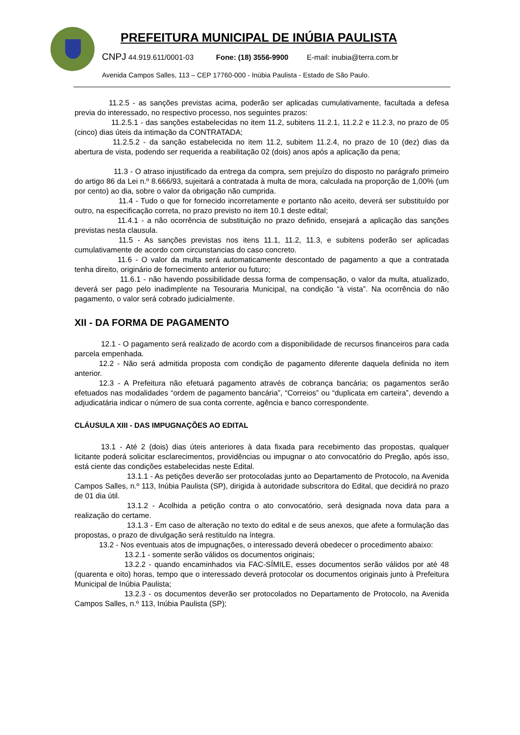PREFEITURA MUNICIPAL DE INÚBIA PAULISTA
CNPJ 44.919.611/0001-03 Fone: (18) 3556-9900 E-mail: inubia@terra.com.br
Avenida Campos Salles, 113 – CEP 17760-000 - Inúbia Paulista - Estado de São Paulo.
11.2.5 - as sanções previstas acima, poderão ser aplicadas cumulativamente, facultada a defesa previa do interessado, no respectivo processo, nos seguintes prazos:
11.2.5.1 - das sanções estabelecidas no item 11.2, subitens 11.2.1, 11.2.2 e 11.2.3, no prazo de 05 (cinco) dias úteis da intimação da CONTRATADA;
11.2.5.2 - da sanção estabelecida no item 11.2, subitem 11.2.4, no prazo de 10 (dez) dias da abertura de vista, podendo ser requerida a reabilitação 02 (dois) anos após a aplicação da pena;
11.3 - O atraso injustificado da entrega da compra, sem prejuízo do disposto no parágrafo primeiro do artigo 86 da Lei n.º 8.666/93, sujeitará a contratada à multa de mora, calculada na proporção de 1,00% (um por cento) ao dia, sobre o valor da obrigação não cumprida.
11.4 - Tudo o que for fornecido incorretamente e portanto não aceito, deverá ser substituído por outro, na especificação correta, no prazo previsto no item 10.1 deste edital;
11.4.1 - a não ocorrência de substituição no prazo definido, ensejará a aplicação das sanções previstas nesta clausula.
11.5 - As sanções previstas nos itens 11.1, 11.2, 11.3, e subitens poderão ser aplicadas cumulativamente de acordo com circunstancias do caso concreto.
11.6 - O valor da multa será automaticamente descontado de pagamento a que a contratada tenha direito, originário de fornecimento anterior ou futuro;
11.6.1 - não havendo possibilidade dessa forma de compensação, o valor da multa, atualizado, deverá ser pago pelo inadimplente na Tesouraria Municipal, na condição “à vista”. Na ocorrência do não pagamento, o valor será cobrado judicialmente.
XII - DA FORMA DE PAGAMENTO
12.1 - O pagamento será realizado de acordo com a disponibilidade de recursos financeiros para cada parcela empenhada.
12.2 - Não será admitida proposta com condição de pagamento diferente daquela definida no item anterior.
12.3 - A Prefeitura não efetuará pagamento através de cobrança bancária; os pagamentos serão efetuados nas modalidades “ordem de pagamento bancária”, “Correios” ou “duplicata em carteira”, devendo a adjudicatária indicar o número de sua conta corrente, agência e banco correspondente.
CLÁUSULA XIII - DAS IMPUGNAÇÕES AO EDITAL
13.1 - Até 2 (dois) dias úteis anteriores à data fixada para recebimento das propostas, qualquer licitante poderá solicitar esclarecimentos, providências ou impugnar o ato convocatório do Pregão, após isso, está ciente das condições estabelecidas neste Edital.
13.1.1 - As petições deverão ser protocoladas junto ao Departamento de Protocolo, na Avenida Campos Salles, n.º 113, Inúbia Paulista (SP), dirigida à autoridade subscritora do Edital, que decidirá no prazo de 01 dia útil.
13.1.2 - Acolhida a petição contra o ato convocatório, será designada nova data para a realização do certame.
13.1.3 - Em caso de alteração no texto do edital e de seus anexos, que afete a formulação das propostas, o prazo de divulgação será restituído na íntegra.
13.2 - Nos eventuais atos de impugnações, o interessado deverá obedecer o procedimento abaixo:
13.2.1 - somente serão válidos os documentos originais;
13.2.2 - quando encaminhados via FAC-SÍMILE, esses documentos serão válidos por até 48 (quarenta e oito) horas, tempo que o interessado deverá protocolar os documentos originais junto à Prefeitura Municipal de Inúbia Paulista;
13.2.3 - os documentos deverão ser protocolados no Departamento de Protocolo, na Avenida Campos Salles, n.º 113, Inúbia Paulista (SP);